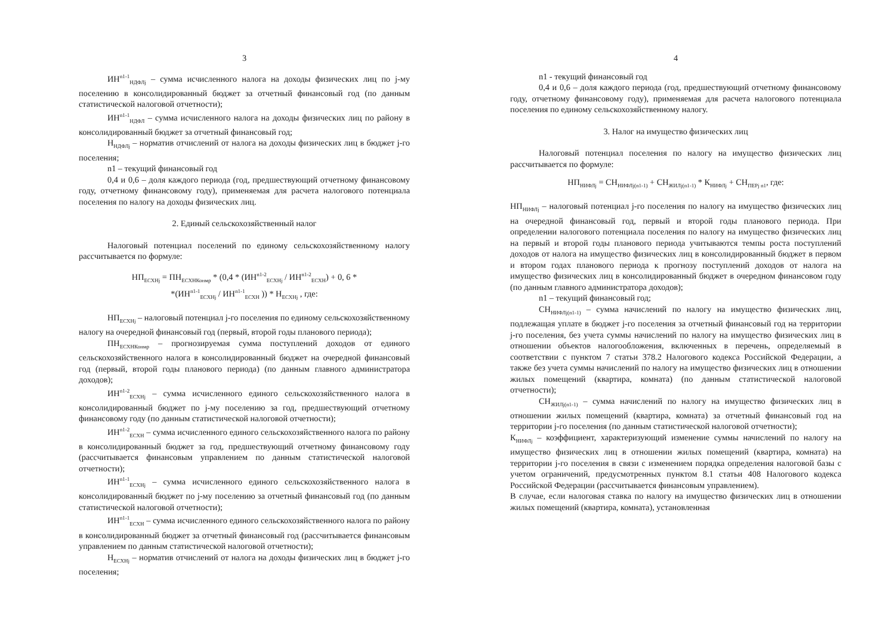3
ИН<sup>n1-1</sup><sub>НДФЛj</sub> – сумма исчисленного налога на доходы физических лиц по j-му поселению в консолидированный бюджет за отчетный финансовый год (по данным статистической налоговой отчетности);
ИН<sup>n1-1</sup><sub>НДФЛ</sub> – сумма исчисленного налога на доходы физических лиц по району в консолидированный бюджет за отчетный финансовый год;
Н<sub>НДФЛj</sub> – норматив отчислений от налога на доходы физических лиц в бюджет j-го поселения;
n1 – текущий финансовый год
0,4 и 0,6 – доля каждого периода (год, предшествующий отчетному финансовому году, отчетному финансовому году), применяемая для расчета налогового потенциала поселения по налогу на доходы физических лиц.
2. Единый сельскохозяйственный налог
Налоговый потенциал поселений по единому сельскохозяйственному налогу рассчитывается по формуле:
НП<sub>ЕСХНj</sub> = ПН<sub>ЕСХНКонмр</sub> * (0,4 * (ИН<sup>n1-2</sup><sub>ЕСХНj</sub> / ИН<sup>n1-2</sup><sub>ЕСХН</sub>) + 0, 6 *
*(ИН<sup>n1-1</sup><sub>ЕСХНj</sub> / ИН<sup>n1-1</sup><sub>ЕСХН</sub> )) * Н<sub>ЕСХНj</sub> , где:
НП<sub>ЕСХНj</sub> – налоговый потенциал j-го поселения по единому сельскохозяйственному налогу на очередной финансовый год (первый, второй годы планового периода);
ПН<sub>ЕСХНКонмр</sub> – прогнозируемая сумма поступлений доходов от единого сельскохозяйственного налога в консолидированный бюджет на очередной финансовый год (первый, второй годы планового периода) (по данным главного администратора доходов);
ИН<sup>n1-2</sup><sub>ЕСХНj</sub> – сумма исчисленного единого сельскохозяйственного налога в консолидированный бюджет по j-му поселению за год, предшествующий отчетному финансовому году (по данным статистической налоговой отчетности);
ИН<sup>n1-2</sup><sub>ЕСХН</sub> – сумма исчисленного единого сельскохозяйственного налога по району в консолидированный бюджет за год, предшествующий отчетному финансовому году (рассчитывается финансовым управлением по данным статистической налоговой отчетности);
ИН<sup>n1-1</sup><sub>ЕСХНj</sub> – сумма исчисленного единого сельскохозяйственного налога в консолидированный бюджет по j-му поселению за отчетный финансовый год (по данным статистической налоговой отчетности);
ИН<sup>n1-1</sup><sub>ЕСХН</sub> – сумма исчисленного единого сельскохозяйственного налога по району в консолидированный бюджет за отчетный финансовый год (рассчитывается финансовым управлением по данным статистической налоговой отчетности);
Н<sub>ЕСХНj</sub> – норматив отчислений от налога на доходы физических лиц в бюджет j-го поселения;
4
n1 - текущий финансовый год
0,4 и 0,6 – доля каждого периода (год, предшествующий отчетному финансовому году, отчетному финансовому году), применяемая для расчета налогового потенциала поселения по единому сельскохозяйственному налогу.
3. Налог на имущество физических лиц
Налоговый потенциал поселения по налогу на имущество физических лиц рассчитывается по формуле:
НП<sub>НИФЛj</sub> = СН<sub>НИФЛj(n1-1)</sub> + СН<sub>ЖИЛj(n1-1)</sub> * К<sub>НИФЛj</sub> + СН<sub>ПЕРj n1</sub>, где:
НП<sub>НИФЛj</sub> – налоговый потенциал j-го поселения по налогу на имущество физических лиц на очередной финансовый год, первый и второй годы планового периода. При определении налогового потенциала поселения по налогу на имущество физических лиц на первый и второй годы планового периода учитываются темпы роста поступлений доходов от налога на имущество физических лиц в консолидированный бюджет в первом и втором годах планового периода к прогнозу поступлений доходов от налога на имущество физических лиц в консолидированный бюджет в очередном финансовом году (по данным главного администратора доходов);
n1 – текущий финансовый год;
СН<sub>НИФЛj(n1-1)</sub> – сумма начислений по налогу на имущество физических лиц, подлежащая уплате в бюджет j-го поселения за отчетный финансовый год на территории j-го поселения, без учета суммы начислений по налогу на имущество физических лиц в отношении объектов налогообложения, включенных в перечень, определяемый в соответствии с пунктом 7 статьи 378.2 Налогового кодекса Российской Федерации, а также без учета суммы начислений по налогу на имущество физических лиц в отношении жилых помещений (квартира, комната) (по данным статистической налоговой отчетности);
СН<sub>ЖИЛj(n1-1)</sub> – сумма начислений по налогу на имущество физических лиц в отношении жилых помещений (квартира, комната) за отчетный финансовый год на территории j-го поселения (по данным статистической налоговой отчетности);
К<sub>НИФЛj</sub> – коэффициент, характеризующий изменение суммы начислений по налогу на имущество физических лиц в отношении жилых помещений (квартира, комната) на территории j-го поселения в связи с изменением порядка определения налоговой базы с учетом ограничений, предусмотренных пунктом 8.1 статьи 408 Налогового кодекса Российской Федерации (рассчитывается финансовым управлением).
В случае, если налоговая ставка по налогу на имущество физических лиц в отношении жилых помещений (квартира, комната), установленная